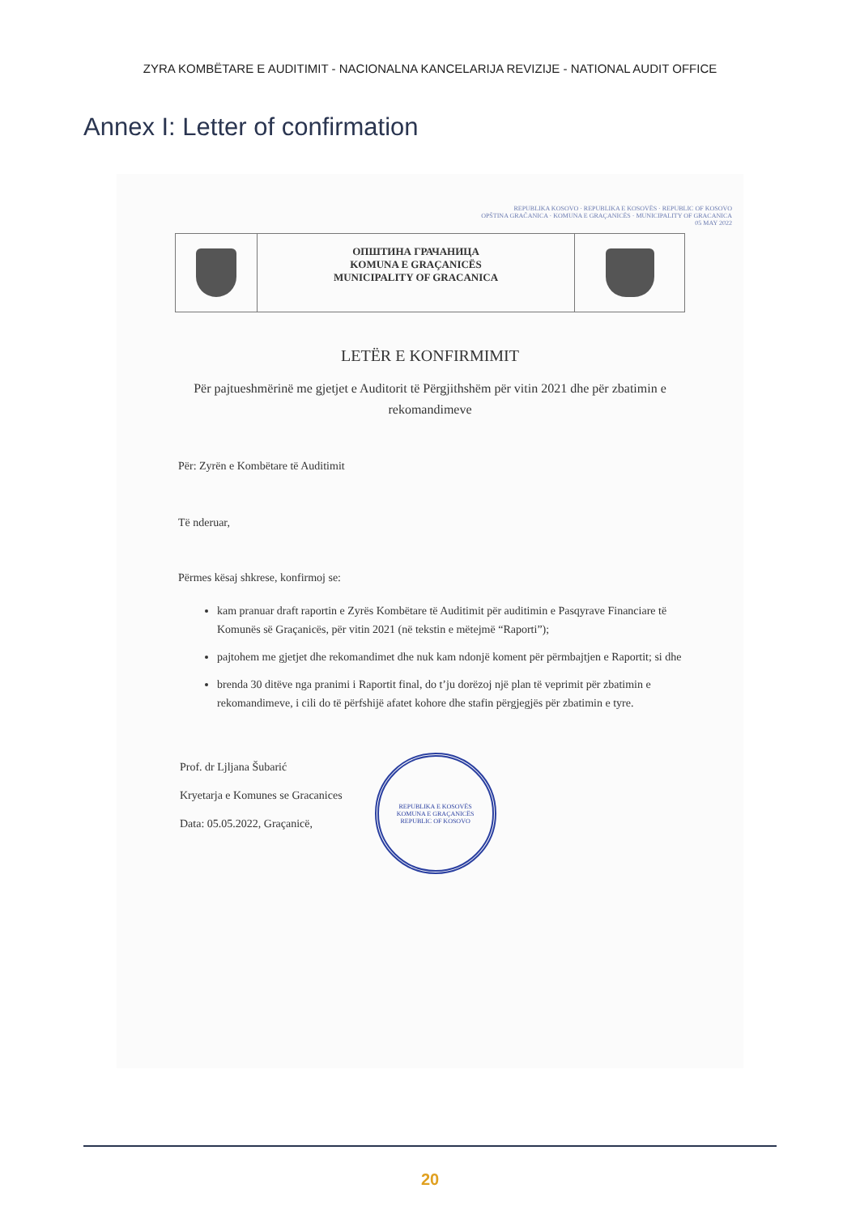ZYRA KOMBËTARE E AUDITIMIT - NACIONALNA KANCELARIJA REVIZIJE - NATIONAL AUDIT OFFICE
Annex I: Letter of confirmation
REPUBLIKA KOSOVO · REPUBLIKA E KOSOVËS · REPUBLIC OF KOSOVO
OPŠTINA GRAČANICA · KOMUNA E GRAÇANICËS · MUNICIPALITY OF GRACANICA
05 MAY 2022
ОПШТИНА ГРАЧАНИЦА
KOMUNA E GRAÇANICËS
MUNICIPALITY OF GRACANICA
LETËR E KONFIRMIMIT
Për pajtueshmërinë me gjetjet e Auditorit të Përgjithshëm për vitin 2021 dhe për zbatimin e rekomandimeve
Për: Zyrën e Kombëtare të Auditimit
Të nderuar,
Përmes kësaj shkrese, konfirmoj se:
kam pranuar draft raportin e Zyrës Kombëtare të Auditimit për auditimin e Pasqyrave Financiare të Komunës së Graçanicës, për vitin 2021 (në tekstin e mëtejmë “Raporti”);
pajtohem me gjetjet dhe rekomandimet dhe nuk kam ndonjë koment për përmbajtjen e Raportit; si dhe
brenda 30 ditëve nga pranimi i Raportit final, do t’ju dorëzoj një plan të veprimit për zbatimin e rekomandimeve, i cili do të përfshijë afatet kohore dhe stafin përgjegjës për zbatimin e tyre.
Prof. dr Ljljana Šubarić
Kryetarja e Komunes se Gracanices
Data: 05.05.2022, Graçanicë,
REPUBLIKA E KOSOVËS
KOMUNA E GRAÇANICËS
REPUBLIC OF KOSOVO
20